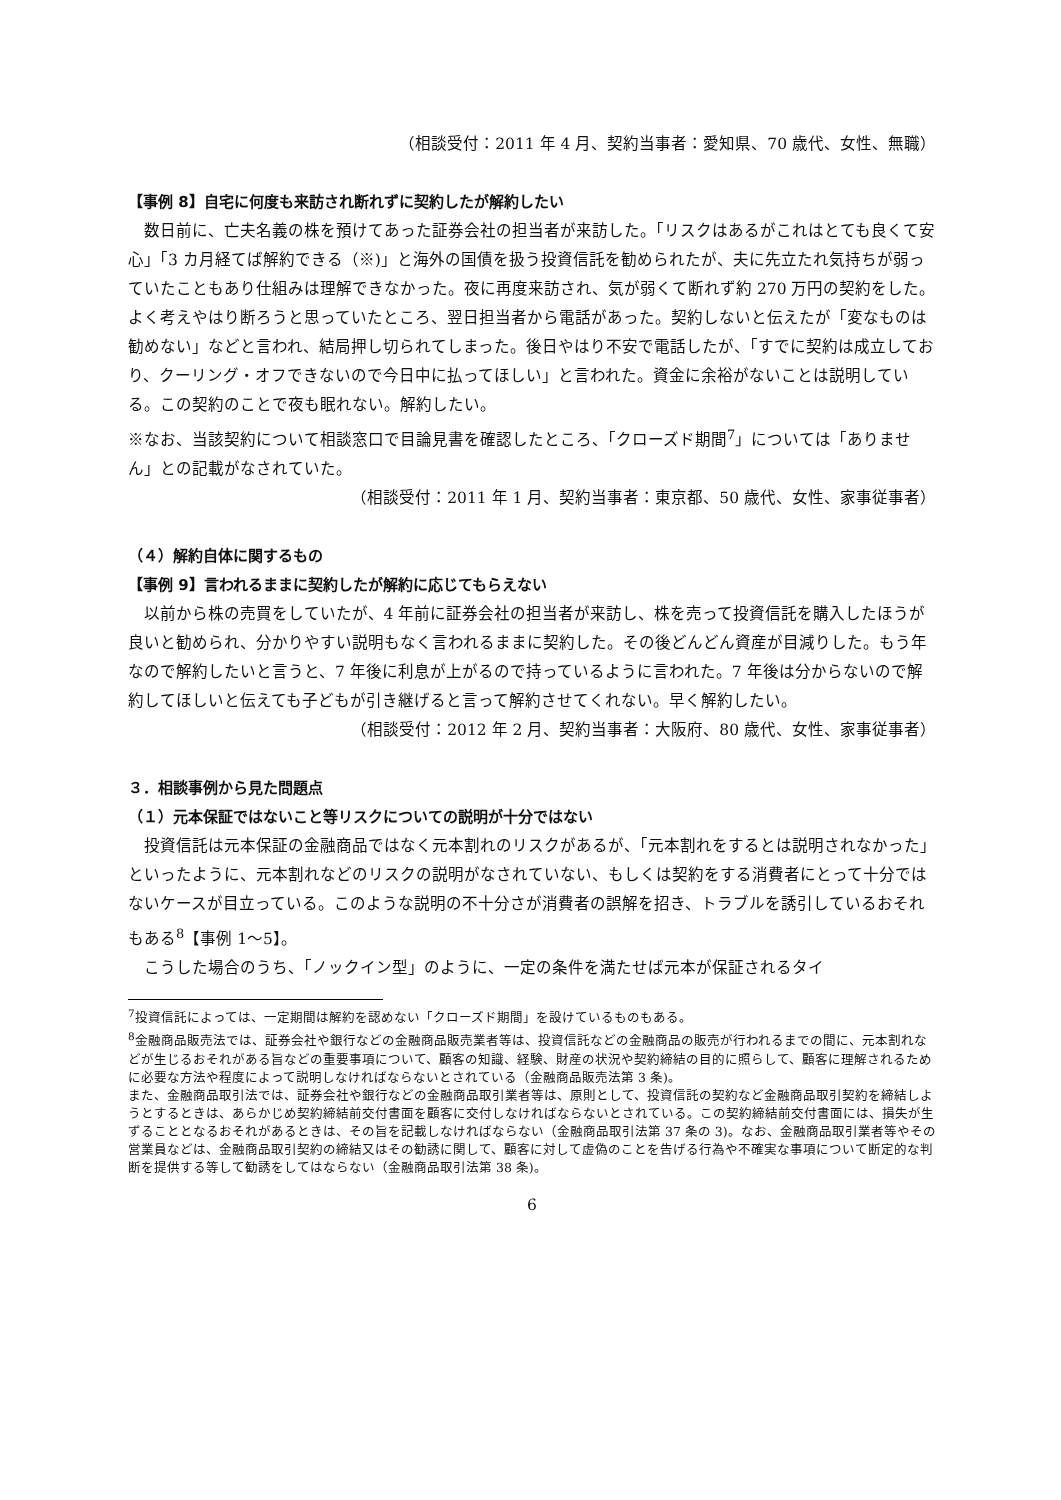（相談受付：2011 年 4 月、契約当事者：愛知県、70 歳代、女性、無職）
【事例 8】自宅に何度も来訪され断れずに契約したが解約したい
数日前に、亡夫名義の株を預けてあった証券会社の担当者が来訪した。「リスクはあるがこれはとても良くて安心」「3 カ月経てば解約できる（※)」と海外の国債を扱う投資信託を勧められたが、夫に先立たれ気持ちが弱っていたこともあり仕組みは理解できなかった。夜に再度来訪され、気が弱くて断れず約 270 万円の契約をした。よく考えやはり断ろうと思っていたところ、翌日担当者から電話があった。契約しないと伝えたが「変なものは勧めない」などと言われ、結局押し切られてしまった。後日やはり不安で電話したが、「すでに契約は成立しており、クーリング・オフできないので今日中に払ってほしい」と言われた。資金に余裕がないことは説明している。この契約のことで夜も眠れない。解約したい。
※なお、当該契約について相談窓口で目論見書を確認したところ、「クローズド期間<sup>7</sup>」については「ありません」との記載がなされていた。
（相談受付：2011 年 1 月、契約当事者：東京都、50 歳代、女性、家事従事者）
（４）解約自体に関するもの
【事例 9】言われるままに契約したが解約に応じてもらえない
以前から株の売買をしていたが、4 年前に証券会社の担当者が来訪し、株を売って投資信託を購入したほうが良いと勧められ、分かりやすい説明もなく言われるままに契約した。その後どんどん資産が目減りした。もう年なので解約したいと言うと、7 年後に利息が上がるので持っているように言われた。7 年後は分からないので解約してほしいと伝えても子どもが引き継げると言って解約させてくれない。早く解約したい。
（相談受付：2012 年 2 月、契約当事者：大阪府、80 歳代、女性、家事従事者）
３．相談事例から見た問題点
（１）元本保証ではないこと等リスクについての説明が十分ではない
投資信託は元本保証の金融商品ではなく元本割れのリスクがあるが、「元本割れをするとは説明されなかった」といったように、元本割れなどのリスクの説明がなされていない、もしくは契約をする消費者にとって十分ではないケースが目立っている。このような説明の不十分さが消費者の誤解を招き、トラブルを誘引しているおそれもある<sup>8</sup>【事例 1～5】。
こうした場合のうち、「ノックイン型」のように、一定の条件を満たせば元本が保証されるタイ
<sup>7</sup> 投資信託によっては、一定期間は解約を認めない「クローズド期間」を設けているものもある。
<sup>8</sup> 金融商品販売法では、証券会社や銀行などの金融商品販売業者等は、投資信託などの金融商品の販売が行われるまでの間に、元本割れなどが生じるおそれがある旨などの重要事項について、顧客の知識、経験、財産の状況や契約締結の目的に照らして、顧客に理解されるために必要な方法や程度によって説明しなければならないとされている（金融商品販売法第 3 条)。
また、金融商品取引法では、証券会社や銀行などの金融商品取引業者等は、原則として、投資信託の契約など金融商品取引契約を締結しようとするときは、あらかじめ契約締結前交付書面を顧客に交付しなければならないとされている。この契約締結前交付書面には、損失が生ずることとなるおそれがあるときは、その旨を記載しなければならない（金融商品取引法第 37 条の 3)。なお、金融商品取引業者等やその営業員などは、金融商品取引契約の締結又はその勧誘に関して、顧客に対して虚偽のことを告げる行為や不確実な事項について断定的な判断を提供する等して勧誘をしてはならない（金融商品取引法第 38 条)。
6